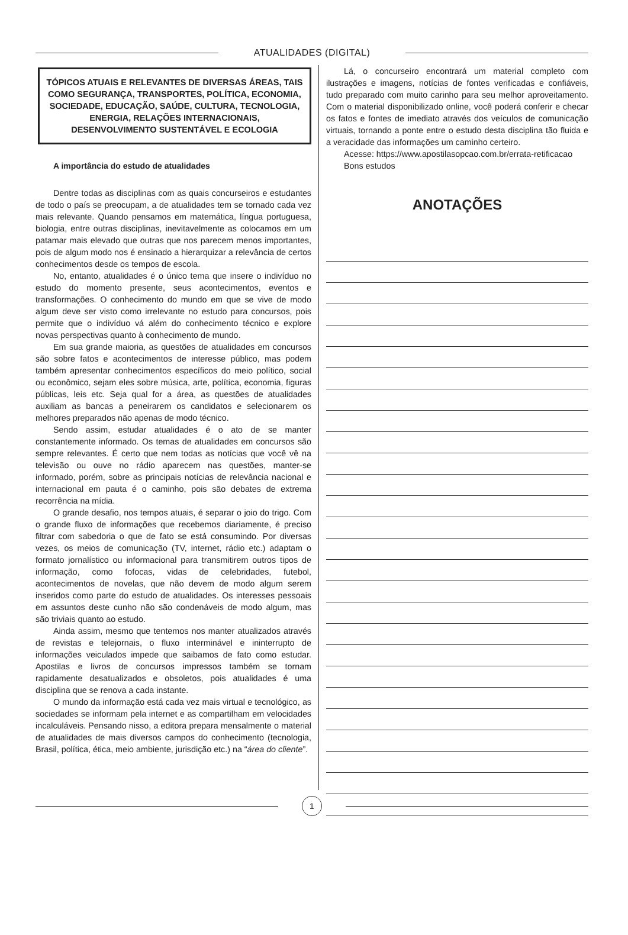ATUALIDADES (DIGITAL)
TÓPICOS ATUAIS E RELEVANTES DE DIVERSAS ÁREAS, TAIS COMO SEGURANÇA, TRANSPORTES, POLÍTICA, ECONOMIA, SOCIEDADE, EDUCAÇÃO, SAÚDE, CULTURA, TECNOLOGIA, ENERGIA, RELAÇÕES INTERNACIONAIS, DESENVOLVIMENTO SUSTENTÁVEL E ECOLOGIA
A importância do estudo de atualidades
Dentre todas as disciplinas com as quais concurseiros e estudantes de todo o país se preocupam, a de atualidades tem se tornado cada vez mais relevante. Quando pensamos em matemática, língua portuguesa, biologia, entre outras disciplinas, inevitavelmente as colocamos em um patamar mais elevado que outras que nos parecem menos importantes, pois de algum modo nos é ensinado a hierarquizar a relevância de certos conhecimentos desde os tempos de escola.
No, entanto, atualidades é o único tema que insere o indivíduo no estudo do momento presente, seus acontecimentos, eventos e transformações. O conhecimento do mundo em que se vive de modo algum deve ser visto como irrelevante no estudo para concursos, pois permite que o indivíduo vá além do conhecimento técnico e explore novas perspectivas quanto à conhecimento de mundo.
Em sua grande maioria, as questões de atualidades em concursos são sobre fatos e acontecimentos de interesse público, mas podem também apresentar conhecimentos específicos do meio político, social ou econômico, sejam eles sobre música, arte, política, economia, figuras públicas, leis etc. Seja qual for a área, as questões de atualidades auxiliam as bancas a peneirarem os candidatos e selecionarem os melhores preparados não apenas de modo técnico.
Sendo assim, estudar atualidades é o ato de se manter constantemente informado. Os temas de atualidades em concursos são sempre relevantes. É certo que nem todas as notícias que você vê na televisão ou ouve no rádio aparecem nas questões, manter-se informado, porém, sobre as principais notícias de relevância nacional e internacional em pauta é o caminho, pois são debates de extrema recorrência na mídia.
O grande desafio, nos tempos atuais, é separar o joio do trigo. Com o grande fluxo de informações que recebemos diariamente, é preciso filtrar com sabedoria o que de fato se está consumindo. Por diversas vezes, os meios de comunicação (TV, internet, rádio etc.) adaptam o formato jornalístico ou informacional para transmitirem outros tipos de informação, como fofocas, vidas de celebridades, futebol, acontecimentos de novelas, que não devem de modo algum serem inseridos como parte do estudo de atualidades. Os interesses pessoais em assuntos deste cunho não são condenáveis de modo algum, mas são triviais quanto ao estudo.
Ainda assim, mesmo que tentemos nos manter atualizados através de revistas e telejornais, o fluxo interminável e ininterrupto de informações veiculados impede que saibamos de fato como estudar. Apostilas e livros de concursos impressos também se tornam rapidamente desatualizados e obsoletos, pois atualidades é uma disciplina que se renova a cada instante.
O mundo da informação está cada vez mais virtual e tecnológico, as sociedades se informam pela internet e as compartilham em velocidades incalculáveis. Pensando nisso, a editora prepara mensalmente o material de atualidades de mais diversos campos do conhecimento (tecnologia, Brasil, política, ética, meio ambiente, jurisdição etc.) na “área do cliente”.
Lá, o concurseiro encontrará um material completo com ilustrações e imagens, notícias de fontes verificadas e confiáveis, tudo preparado com muito carinho para seu melhor aproveitamento. Com o material disponibilizado online, você poderá conferir e checar os fatos e fontes de imediato através dos veículos de comunicação virtuais, tornando a ponte entre o estudo desta disciplina tão fluida e a veracidade das informações um caminho certeiro.
Acesse: https://www.apostilasopcao.com.br/errata-retificacao
Bons estudos
ANOTAÇÕES
1